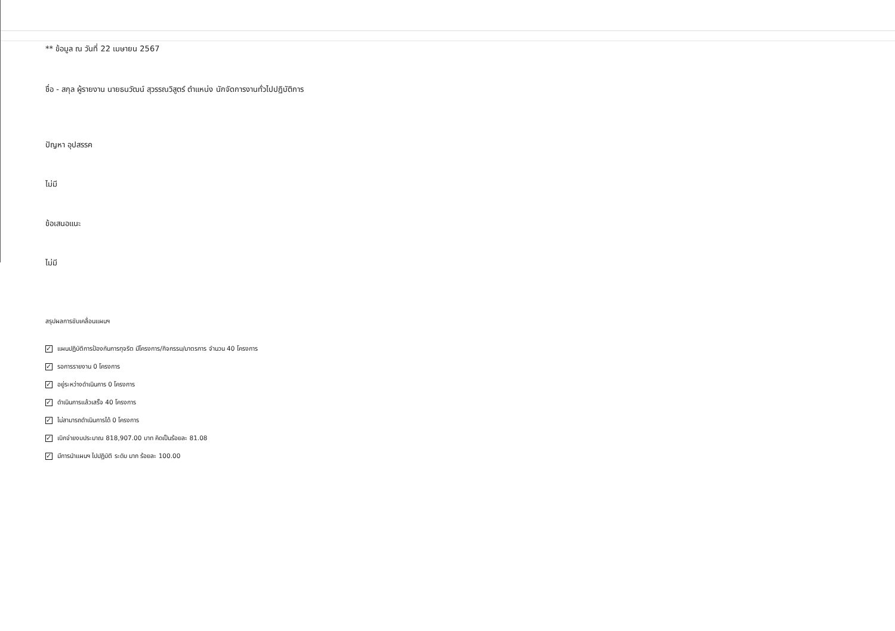** ข้อมูล ณ วันที่ 22 เมษายน 2567
ชื่อ - สกุล ผู้รายงาน นายธนวัฒน์ สุวรรณวิสูตร์ ตำแหน่ง นักจัดการงานทั่วไปปฏิบัติการ
ปัญหา อุปสรรค
ไม่มี
ข้อเสนอแนะ
ไม่มี
สรุปผลการขับเคลื่อนแผนฯ
✓ แผนปฏิบัติการป้องกันการทุจริต มีโครงการ/กิจกรรม/มาตรการ จำนวน 40 โครงการ
✓ รอการรายงาน 0 โครงการ
✓ อยู่ระหว่างดำเนินการ 0 โครงการ
✓ ดำเนินการแล้วเสร็จ 40 โครงการ
✓ ไม่สามารถดำเนินการได้ 0 โครงการ
✓ เบิกจ่ายงบประมาณ 818,907.00 บาท คิดเป็นร้อยละ 81.08
✓ มีการนำแผนฯ ไปปฏิบัติ ระดับ มาก ร้อยละ 100.00